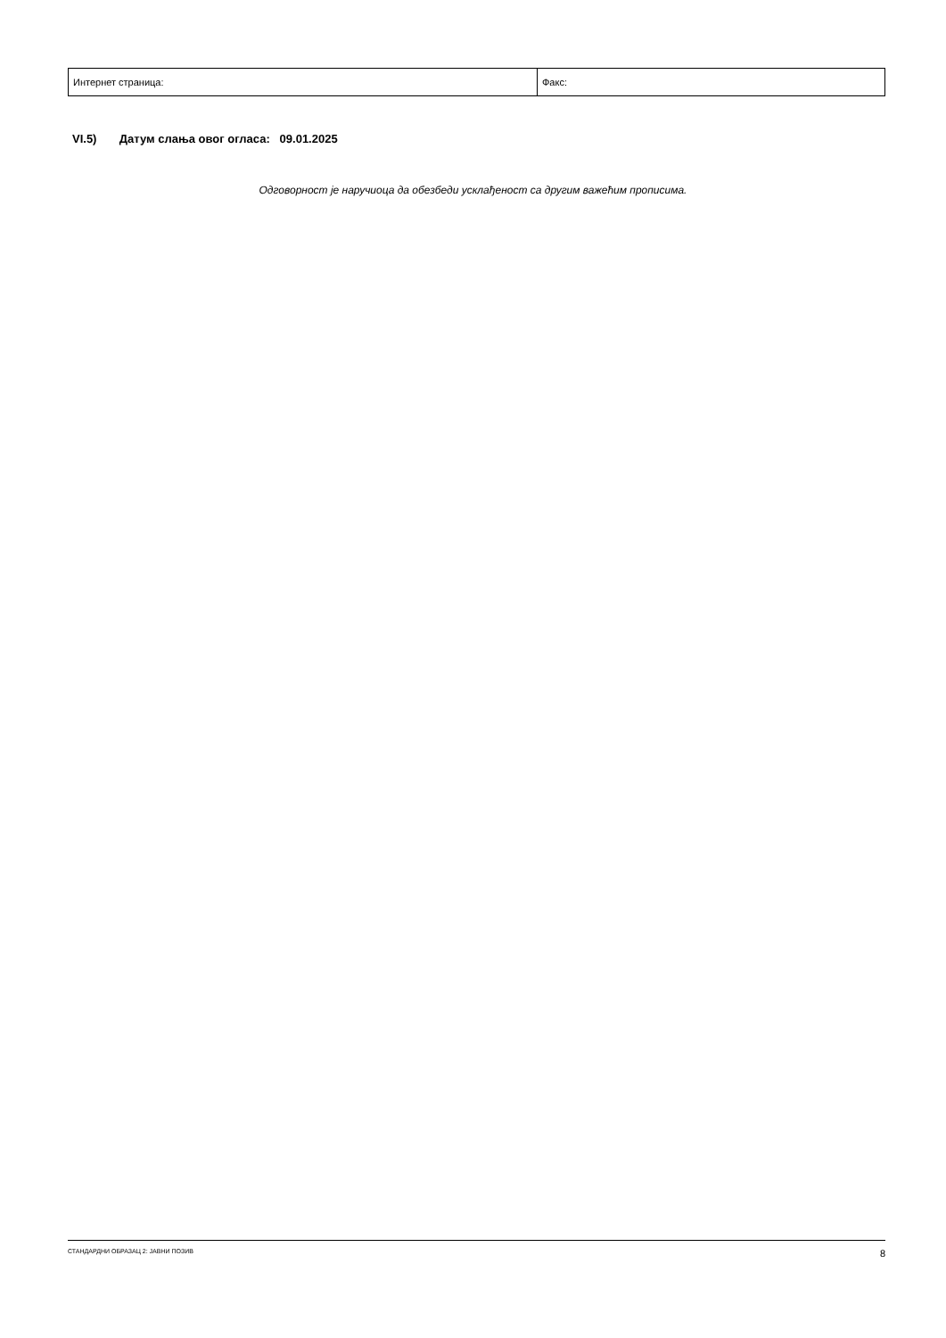| Интернет страница: | Факс: |
VI.5) Датум слања овог огласа: 09.01.2025
Одговорност је наручиоца да обезбеди усклађеност са другим важећим прописима.
СТАНДАРДНИ ОБРАЗАЦ 2: ЈАВНИ ПОЗИВ 8